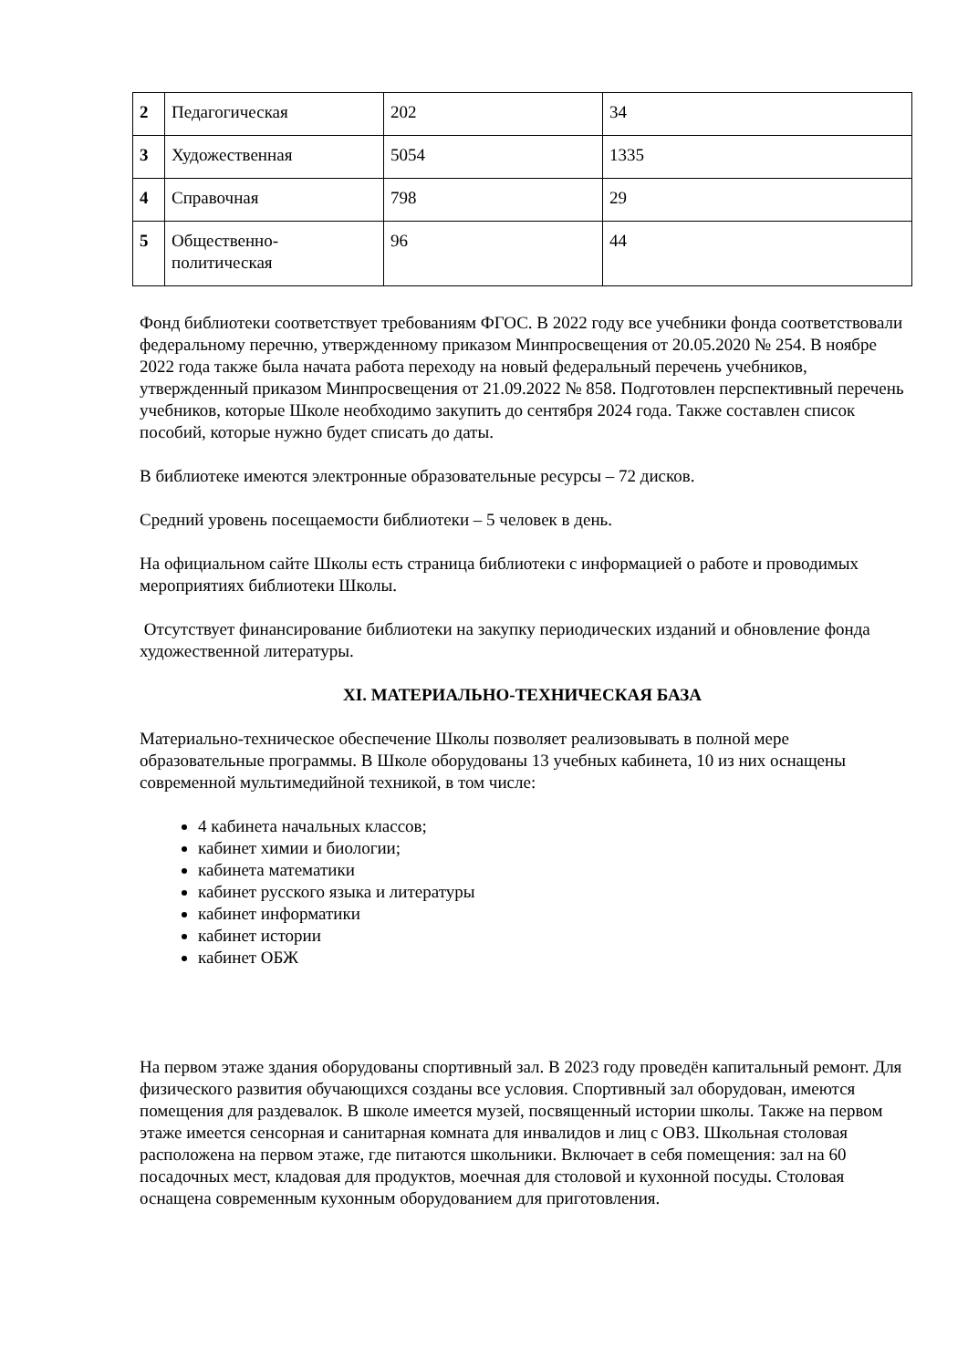| 2 | Педагогическая | 202 | 34 |
| 3 | Художественная | 5054 | 1335 |
| 4 | Справочная | 798 | 29 |
| 5 | Общественно- политическая | 96 | 44 |
Фонд библиотеки соответствует требованиям ФГОС. В 2022 году все учебники фонда соответствовали федеральному перечню, утвержденному приказом Минпросвещения от 20.05.2020 № 254. В ноябре 2022 года также была начата работа переходу на новый федеральный перечень учебников, утвержденный приказом Минпросвещения от 21.09.2022 № 858. Подготовлен перспективный перечень учебников, которые Школе необходимо закупить до сентября 2024 года. Также составлен список пособий, которые нужно будет списать до даты.
В библиотеке имеются электронные образовательные ресурсы – 72 дисков.
Средний уровень посещаемости библиотеки – 5 человек в день.
На официальном сайте Школы есть страница библиотеки с информацией о работе и проводимых мероприятиях библиотеки Школы.
Отсутствует финансирование библиотеки на закупку периодических изданий и обновление фонда художественной литературы.
XI. МАТЕРИАЛЬНО-ТЕХНИЧЕСКАЯ БАЗА
Материально-техническое обеспечение Школы позволяет реализовывать в полной мере образовательные программы. В Школе оборудованы 13 учебных кабинета, 10 из них оснащены современной мультимедийной техникой, в том числе:
4 кабинета начальных классов;
кабинет химии и биологии;
кабинета математики
кабинет русского языка и литературы
кабинет информатики
кабинет истории
кабинет ОБЖ
На первом этаже здания оборудованы спортивный зал. В 2023 году проведён капитальный ремонт. Для физического развития обучающихся созданы все условия. Спортивный зал оборудован, имеются помещения для раздевалок. В школе имеется музей, посвященный истории школы. Также на первом этаже имеется сенсорная и санитарная комната для инвалидов и лиц с ОВЗ. Школьная столовая расположена на первом этаже, где питаются школьники. Включает в себя помещения: зал на 60 посадочных мест, кладовая для продуктов, моечная для столовой и кухонной посуды. Столовая оснащена современным кухонным оборудованием для приготовления.